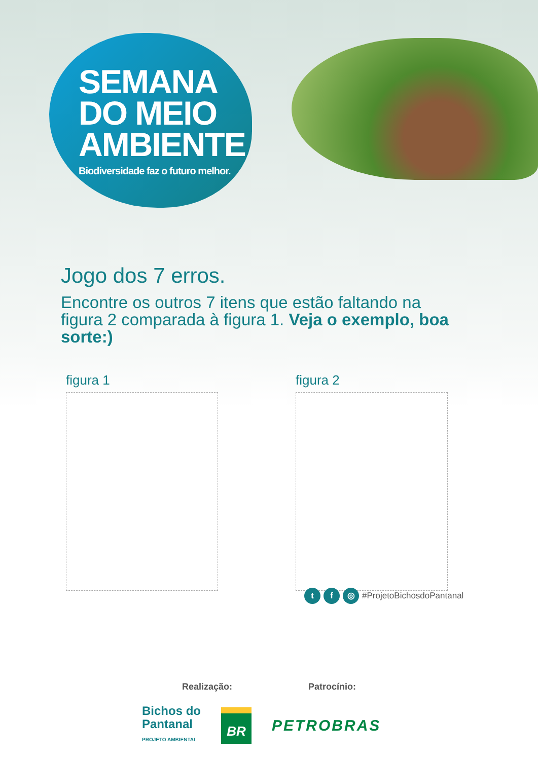SEMANA
DO MEIO
AMBIENTE
Biodiversidade faz o futuro melhor.
Jogo dos 7 erros.
Encontre os outros 7 itens que estão faltando na figura 2 comparada à figura 1. Veja o exemplo, boa sorte:)
figura 1 figura 2
t f ◎
#ProjetoBichosdoPantanal
Realização: Patrocínio:
Bichos do
Pantanal
PROJETO AMBIENTAL
BR
PETROBRAS